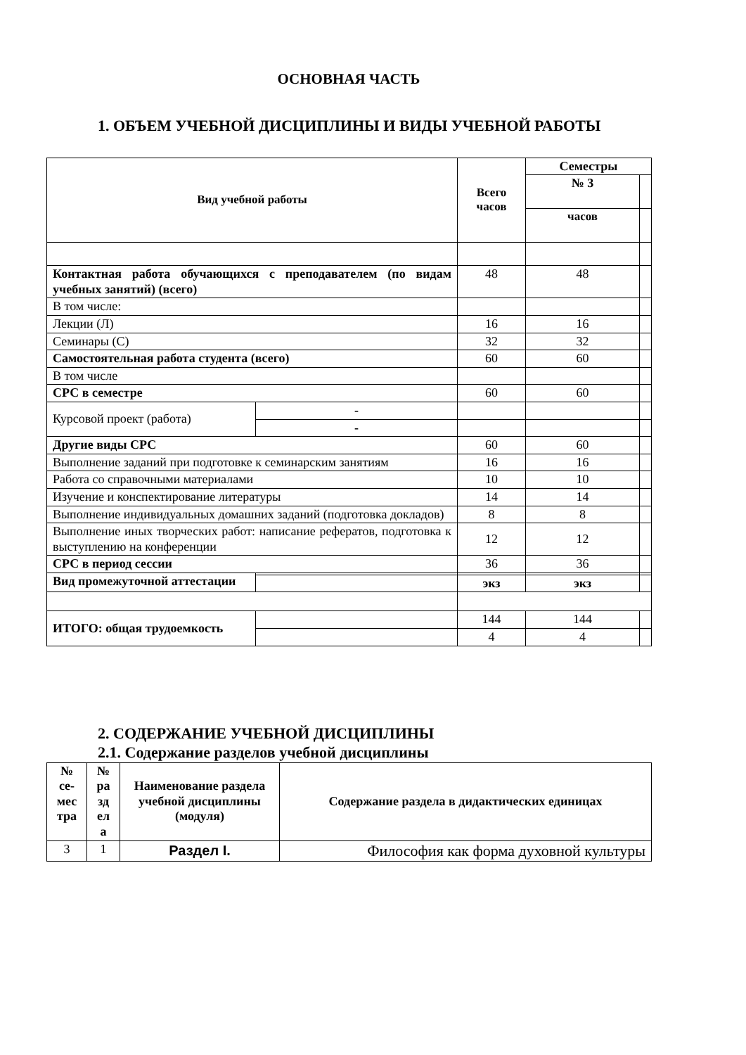ОСНОВНАЯ ЧАСТЬ
1. ОБЪЕМ УЧЕБНОЙ ДИСЦИПЛИНЫ И ВИДЫ УЧЕБНОЙ РАБОТЫ
| Вид учебной работы | | | Всего часов | Семестры | |
| --- | --- | --- | --- | --- | --- |
| | | | | № 3 | |
| | | | | часов | |
| Контактная работа обучающихся с преподавателем (по видам учебных занятий) (всего) | | | 48 | 48 | |
| В том числе: | | | | | |
| Лекции (Л) | | | 16 | 16 | |
| Семинары (С) | | | 32 | 32 | |
| Самостоятельная работа студента (всего) | | | 60 | 60 | |
| В том числе | | | | | |
| СРС в семестре | | | 60 | 60 | |
| Курсовой проект (работа) | | - | | | |
| | | - | | | |
| Другие виды СРС | | | 60 | 60 | |
| Выполнение заданий при подготовке к семинарским занятиям | | | 16 | 16 | |
| Работа со справочными материалами | | | 10 | 10 | |
| Изучение и конспектирование литературы | | | 14 | 14 | |
| Выполнение индивидуальных домашних заданий (подготовка докладов) | | | 8 | 8 | |
| Выполнение иных творческих работ: написание рефератов, подготовка к выступлению на конференции | | | 12 | 12 | |
| СРС в период сессии | | | 36 | 36 | |
| Вид промежуточной аттестации | | | | | |
| | | | экз | экз | |
| ИТОГО: общая трудоемкость | | | 144 | 144 | |
| | | | 4 | 4 | |
2. СОДЕРЖАНИЕ УЧЕБНОЙ ДИСЦИПЛИНЫ
2.1. Содержание разделов учебной дисциплины
| № се-мес тра | № ра зд ел а | Наименование раздела учебной дисциплины (модуля) | Содержание раздела в дидактических единицах |
| --- | --- | --- | --- |
| 3 | 1 | Раздел I. | Философия как форма духовной культуры |